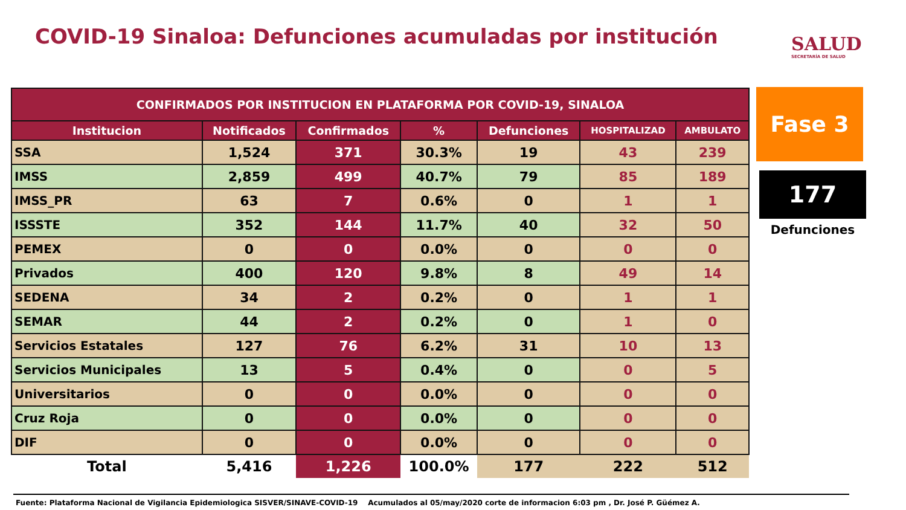COVID-19 Sinaloa: Defunciones acumuladas por institución
SALUD
SECRETARÍA DE SALUD
| CONFIRMADOS POR INSTITUCION EN PLATAFORMA POR COVID-19, SINALOA | | | | | | |
| --- | --- | --- | --- | --- | --- | --- |
| Institucion | Notificados | Confirmados | % | Defunciones | HOSPITALIZAD | AMBULATO |
| SSA | 1,524 | 371 | 30.3% | 19 | 43 | 239 |
| IMSS | 2,859 | 499 | 40.7% | 79 | 85 | 189 |
| IMSS_PR | 63 | 7 | 0.6% | 0 | 1 | 1 |
| ISSSTE | 352 | 144 | 11.7% | 40 | 32 | 50 |
| PEMEX | 0 | 0 | 0.0% | 0 | 0 | 0 |
| Privados | 400 | 120 | 9.8% | 8 | 49 | 14 |
| SEDENA | 34 | 2 | 0.2% | 0 | 1 | 1 |
| SEMAR | 44 | 2 | 0.2% | 0 | 1 | 0 |
| Servicios Estatales | 127 | 76 | 6.2% | 31 | 10 | 13 |
| Servicios Municipales | 13 | 5 | 0.4% | 0 | 0 | 5 |
| Universitarios | 0 | 0 | 0.0% | 0 | 0 | 0 |
| Cruz Roja | 0 | 0 | 0.0% | 0 | 0 | 0 |
| DIF | 0 | 0 | 0.0% | 0 | 0 | 0 |
| Total | 5,416 | 1,226 | 100.0% | 177 | 222 | 512 |
Fase 3
177
Defunciones
Fuente: Plataforma Nacional de Vigilancia Epidemiologica SISVER/SINAVE-COVID-19 Acumulados al 05/may/2020 corte de informacion 6:03 pm , Dr. José P. Güémez A.